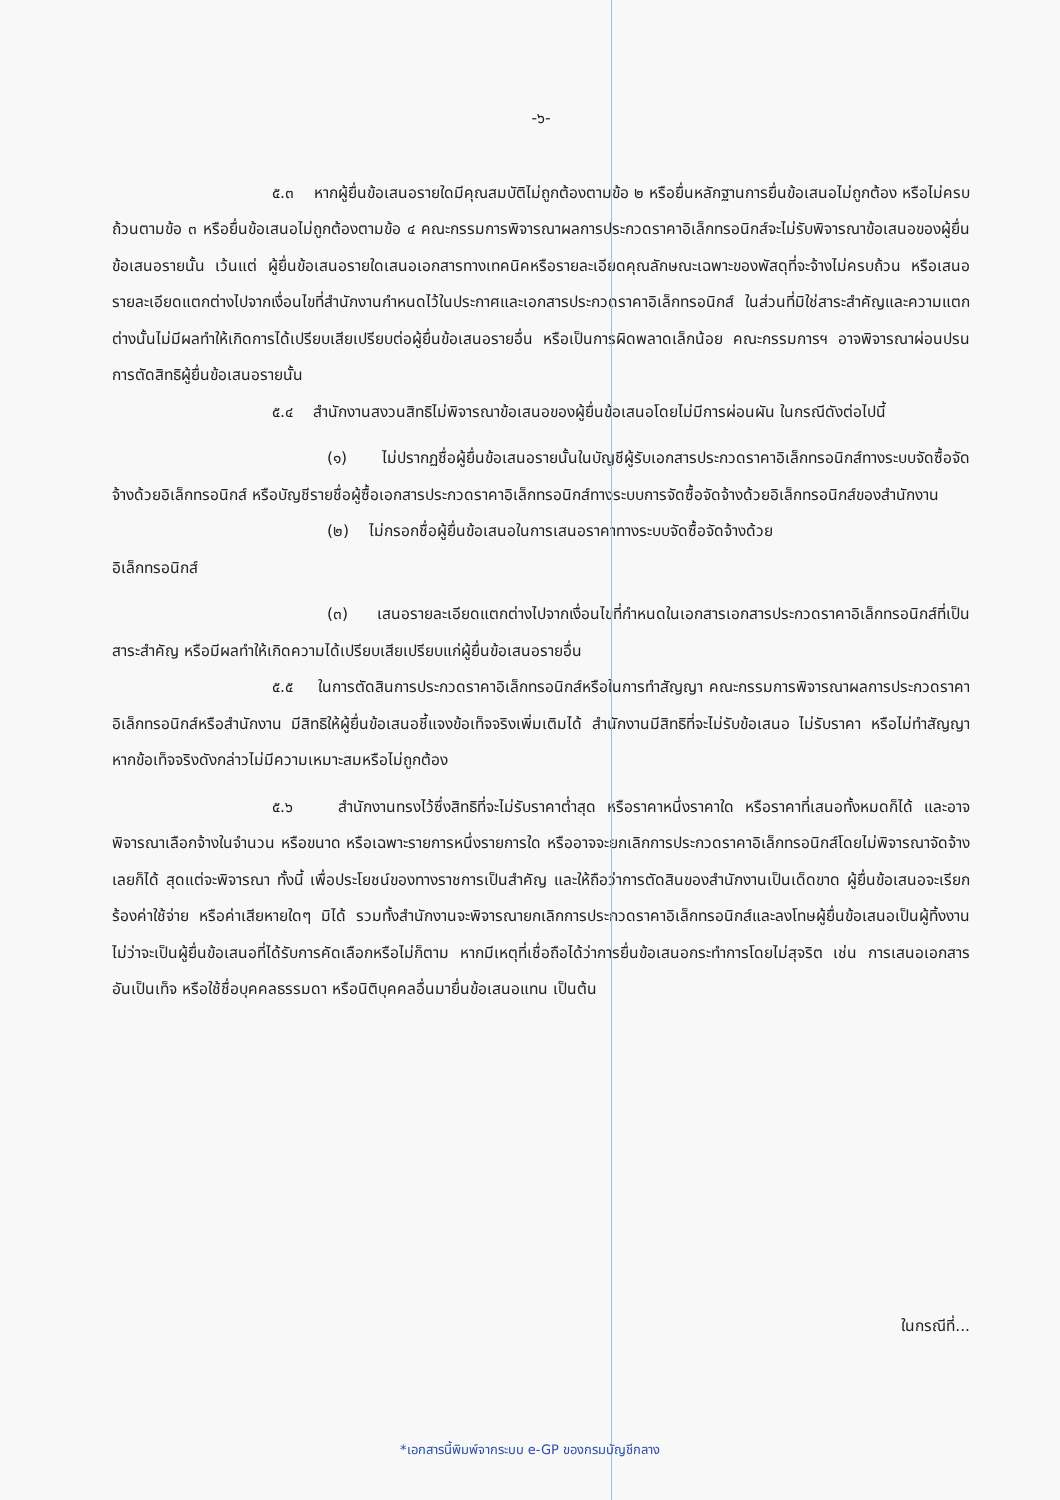-๖-
๕.๓ หากผู้ยื่นข้อเสนอรายใดมีคุณสมบัติไม่ถูกต้องตามข้อ ๒ หรือยื่นหลักฐานการยื่นข้อเสนอไม่ถูกต้อง หรือไม่ครบถ้วนตามข้อ ๓ หรือยื่นข้อเสนอไม่ถูกต้องตามข้อ ๔ คณะกรรมการพิจารณาผลการประกวดราคาอิเล็กทรอนิกส์จะไม่รับพิจารณาข้อเสนอของผู้ยื่นข้อเสนอรายนั้น เว้นแต่ ผู้ยื่นข้อเสนอรายใดเสนอเอกสารทางเทคนิคหรือรายละเอียดคุณลักษณะเฉพาะของพัสดุที่จะจ้างไม่ครบถ้วน หรือเสนอรายละเอียดแตกต่างไปจากเงื่อนไขที่สำนักงานกำหนดไว้ในประกาศและเอกสารประกวดราคาอิเล็กทรอนิกส์ ในส่วนที่มิใช่สาระสำคัญและความแตกต่างนั้นไม่มีผลทำให้เกิดการได้เปรียบเสียเปรียบต่อผู้ยื่นข้อเสนอรายอื่น หรือเป็นการผิดพลาดเล็กน้อย คณะกรรมการฯ อาจพิจารณาผ่อนปรนการตัดสิทธิผู้ยื่นข้อเสนอรายนั้น
๕.๔ สำนักงานสงวนสิทธิไม่พิจารณาข้อเสนอของผู้ยื่นข้อเสนอโดยไม่มีการผ่อนผัน ในกรณีดังต่อไปนี้
(๑) ไม่ปรากฏชื่อผู้ยื่นข้อเสนอรายนั้นในบัญชีผู้รับเอกสารประกวดราคาอิเล็กทรอนิกส์ทางระบบจัดซื้อจัดจ้างด้วยอิเล็กทรอนิกส์ หรือบัญชีรายชื่อผู้ซื้อเอกสารประกวดราคาอิเล็กทรอนิกส์ทางระบบการจัดซื้อจัดจ้างด้วยอิเล็กทรอนิกส์ของสำนักงาน
(๒) ไม่กรอกชื่อผู้ยื่นข้อเสนอในการเสนอราคาทางระบบจัดซื้อจัดจ้างด้วย
อิเล็กทรอนิกส์
(๓) เสนอรายละเอียดแตกต่างไปจากเงื่อนไขที่กำหนดในเอกสารเอกสารประกวดราคาอิเล็กทรอนิกส์ที่เป็นสาระสำคัญ หรือมีผลทำให้เกิดความได้เปรียบเสียเปรียบแก่ผู้ยื่นข้อเสนอรายอื่น
๕.๕ ในการตัดสินการประกวดราคาอิเล็กทรอนิกส์หรือในการทำสัญญา คณะกรรมการพิจารณาผลการประกวดราคาอิเล็กทรอนิกส์หรือสำนักงาน มีสิทธิให้ผู้ยื่นข้อเสนอชี้แจงข้อเท็จจริงเพิ่มเติมได้ สำนักงานมีสิทธิที่จะไม่รับข้อเสนอ ไม่รับราคา หรือไม่ทำสัญญา หากข้อเท็จจริงดังกล่าวไม่มีความเหมาะสมหรือไม่ถูกต้อง
๕.๖ สำนักงานทรงไว้ซึ่งสิทธิที่จะไม่รับราคาต่ำสุด หรือราคาหนึ่งราคาใด หรือราคาที่เสนอทั้งหมดก็ได้ และอาจพิจารณาเลือกจ้างในจำนวน หรือขนาด หรือเฉพาะรายการหนึ่งรายการใด หรืออาจจะยกเลิกการประกวดราคาอิเล็กทรอนิกส์โดยไม่พิจารณาจัดจ้างเลยก็ได้ สุดแต่จะพิจารณา ทั้งนี้ เพื่อประโยชน์ของทางราชการเป็นสำคัญ และให้ถือว่าการตัดสินของสำนักงานเป็นเด็ดขาด ผู้ยื่นข้อเสนอจะเรียกร้องค่าใช้จ่าย หรือค่าเสียหายใดๆ มิได้ รวมทั้งสำนักงานจะพิจารณายกเลิกการประกวดราคาอิเล็กทรอนิกส์และลงโทษผู้ยื่นข้อเสนอเป็นผู้ทิ้งงาน ไม่ว่าจะเป็นผู้ยื่นข้อเสนอที่ได้รับการคัดเลือกหรือไม่ก็ตาม หากมีเหตุที่เชื่อถือได้ว่าการยื่นข้อเสนอกระทำการโดยไม่สุจริต เช่น การเสนอเอกสารอันเป็นเท็จ หรือใช้ชื่อบุคคลธรรมดา หรือนิติบุคคลอื่นมายื่นข้อเสนอแทน เป็นต้น
ในกรณีที่...
*เอกสารนี้พิมพ์จากระบบ e-GP ของกรมบัญชีกลาง